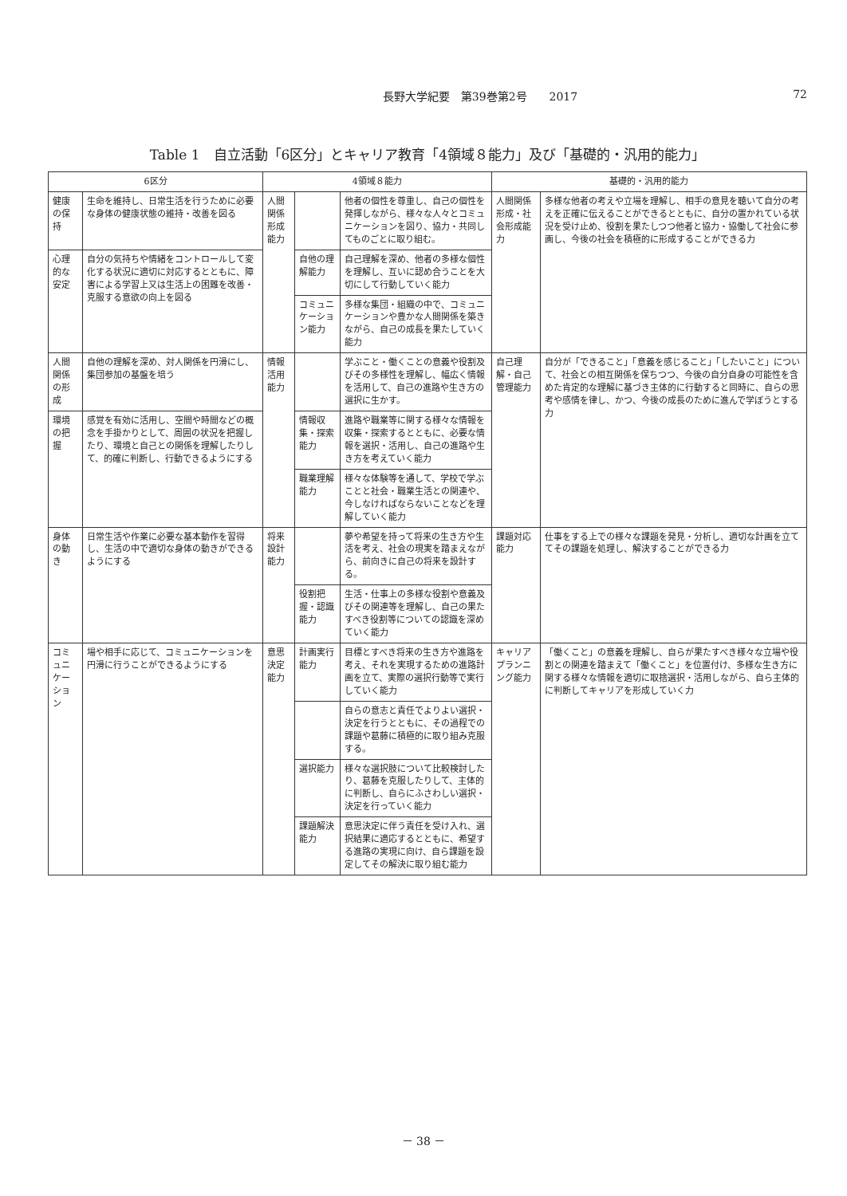長野大学紀要　第39巻第2号　　2017 72
Table 1　自立活動「6区分」とキャリア教育「4領域８能力」及び「基礎的・汎用的能力」
| 6区分 | | 4領域８能力 | | | 基礎的・汎用的能力 | |
| --- | --- | --- | --- | --- | --- | --- |
| 健康の保持 | 生命を維持し、日常生活を行うために必要な身体の健康状態の維持・改善を図る | 人間関係形成能力 | | 他者の個性を尊重し、自己の個性を発揮しながら、様々な人々とコミュニケーションを図り、協力・共同してものごとに取り組む。 | 人間関係形成・社会形成能力 | 多様な他者の考えや立場を理解し、相手の意見を聴いて自分の考えを正確に伝えることができるとともに、自分の置かれている状況を受け止め、役割を果たしつつ他者と協力・協働して社会に参画し、今後の社会を積極的に形成することができる力 |
| 心理的な安定 | 自分の気持ちや情緒をコントロールして変化する状況に適切に対応するとともに、障害による学習上又は生活上の困難を改善・克服する意欲の向上を図る | | 自他の理解能力 | 自己理解を深め、他者の多様な個性を理解し、互いに認め合うことを大切にして行動していく能力 | | |
| | | | コミュニケーション能力 | 多様な集団・組織の中で、コミュニケーションや豊かな人間関係を築きながら、自己の成長を果たしていく能力 | | |
| 人間関係の形成 | 自他の理解を深め、対人関係を円滑にし、集団参加の基盤を培う | 情報活用能力 | | 学ぶこと・働くことの意義や役割及びその多様性を理解し、幅広く情報を活用して、自己の進路や生き方の選択に生かす。 | 自己理解・自己管理能力 | 自分が「できること」「意義を感じること」「したいこと」について、社会との相互関係を保ちつつ、今後の自分自身の可能性を含めた肯定的な理解に基づき主体的に行動すると同時に、自らの思考や感情を律し、かつ、今後の成長のために進んで学ぼうとする力 |
| 環境の把握 | 感覚を有効に活用し、空間や時間などの概念を手掛かりとして、周囲の状況を把握したり、環境と自己との関係を理解したりして、的確に判断し、行動できるようにする | | 情報収集・探索能力 | 進路や職業等に関する様々な情報を収集・探索するとともに、必要な情報を選択・活用し、自己の進路や生き方を考えていく能力 | | |
| | | | 職業理解能力 | 様々な体験等を通して、学校で学ぶことと社会・職業生活との関連や、今しなければならないことなどを理解していく能力 | | |
| 身体の動き | 日常生活や作業に必要な基本動作を習得し、生活の中で適切な身体の動きができるようにする | 将来設計能力 | | 夢や希望を持って将来の生き方や生活を考え、社会の現実を踏まえながら、前向きに自己の将来を設計する。 | 課題対応能力 | 仕事をする上での様々な課題を発見・分析し、適切な計画を立ててその課題を処理し、解決することができる力 |
| | | | 役割把握・認識能力 | 生活・仕事上の多様な役割や意義及びその関連等を理解し、自己の果たすべき役割等についての認識を深めていく能力 | | |
| コミュニケーション | 場や相手に応じて、コミュニケーションを円滑に行うことができるようにする | 意思決定能力 | 計画実行能力 | 目標とすべき将来の生き方や進路を考え、それを実現するための進路計画を立て、実際の選択行動等で実行していく能力 | キャリアプランニング能力 | 「働くこと」の意義を理解し、自らが果たすべき様々な立場や役割との関連を踏まえて「働くこと」を位置付け、多様な生き方に関する様々な情報を適切に取捨選択・活用しながら、自ら主体的に判断してキャリアを形成していく力 |
| | | | | 自らの意志と責任でよりよい選択・決定を行うとともに、その過程での課題や葛藤に積極的に取り組み克服する。 | | |
| | | | 選択能力 | 様々な選択肢について比較検討したり、葛藤を克服したりして、主体的に判断し、自らにふさわしい選択・決定を行っていく能力 | | |
| | | | 課題解決能力 | 意思決定に伴う責任を受け入れ、選択結果に適応するとともに、希望する進路の実現に向け、自ら課題を設定してその解決に取り組む能力 | | |
－ 38 －